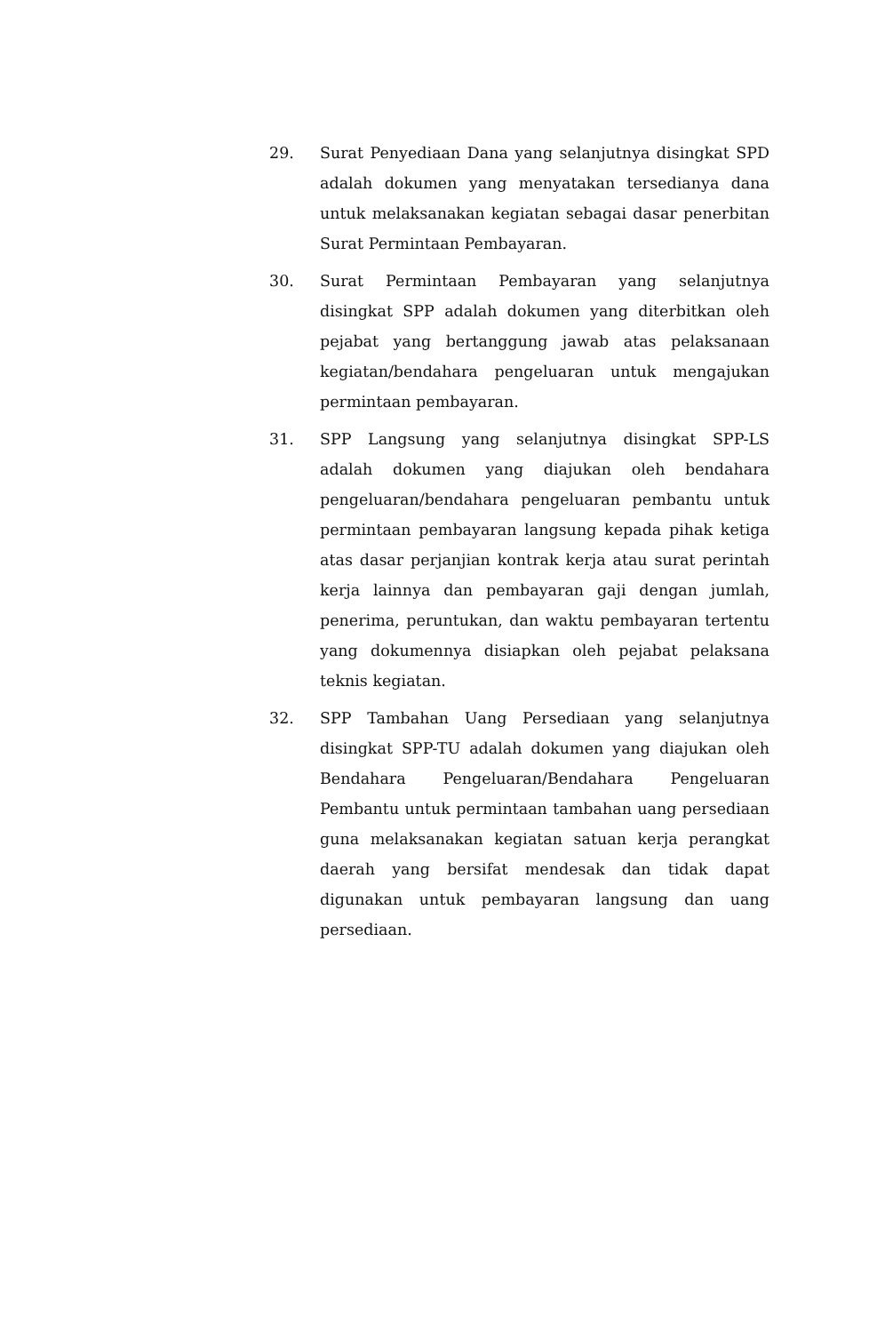29. Surat Penyediaan Dana yang selanjutnya disingkat SPD adalah dokumen yang menyatakan tersedianya dana untuk melaksanakan kegiatan sebagai dasar penerbitan Surat Permintaan Pembayaran.
30. Surat Permintaan Pembayaran yang selanjutnya disingkat SPP adalah dokumen yang diterbitkan oleh pejabat yang bertanggung jawab atas pelaksanaan kegiatan/bendahara pengeluaran untuk mengajukan permintaan pembayaran.
31. SPP Langsung yang selanjutnya disingkat SPP-LS adalah dokumen yang diajukan oleh bendahara pengeluaran/bendahara pengeluaran pembantu untuk permintaan pembayaran langsung kepada pihak ketiga atas dasar perjanjian kontrak kerja atau surat perintah kerja lainnya dan pembayaran gaji dengan jumlah, penerima, peruntukan, dan waktu pembayaran tertentu yang dokumennya disiapkan oleh pejabat pelaksana teknis kegiatan.
32. SPP Tambahan Uang Persediaan yang selanjutnya disingkat SPP-TU adalah dokumen yang diajukan oleh Bendahara Pengeluaran/Bendahara Pengeluaran Pembantu untuk permintaan tambahan uang persediaan guna melaksanakan kegiatan satuan kerja perangkat daerah yang bersifat mendesak dan tidak dapat digunakan untuk pembayaran langsung dan uang persediaan.